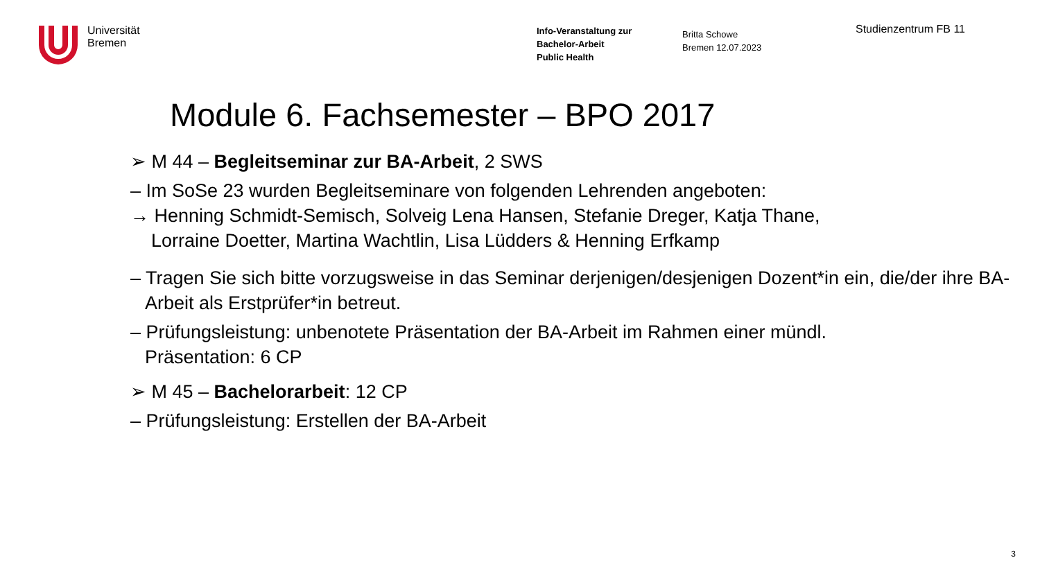Universität
Bremen
Info-Veranstaltung zur
Bachelor-Arbeit
Public Health
Britta Schowe
Bremen 12.07.2023
Studienzentrum FB 11
Module 6. Fachsemester – BPO 2017
➢ M 44 – Begleitseminar zur BA-Arbeit, 2 SWS
– Im SoSe 23 wurden Begleitseminare von folgenden Lehrenden angeboten:
→ Henning Schmidt-Semisch, Solveig Lena Hansen, Stefanie Dreger, Katja Thane,
Lorraine Doetter, Martina Wachtlin, Lisa Lüdders & Henning Erfkamp
– Tragen Sie sich bitte vorzugsweise in das Seminar derjenigen/desjenigen Dozent*in ein, die/der ihre BA-Arbeit als Erstprüfer*in betreut.
– Prüfungsleistung: unbenotete Präsentation der BA-Arbeit im Rahmen einer mündl. Präsentation: 6 CP
➢ M 45 – Bachelorarbeit: 12 CP
– Prüfungsleistung: Erstellen der BA-Arbeit
3